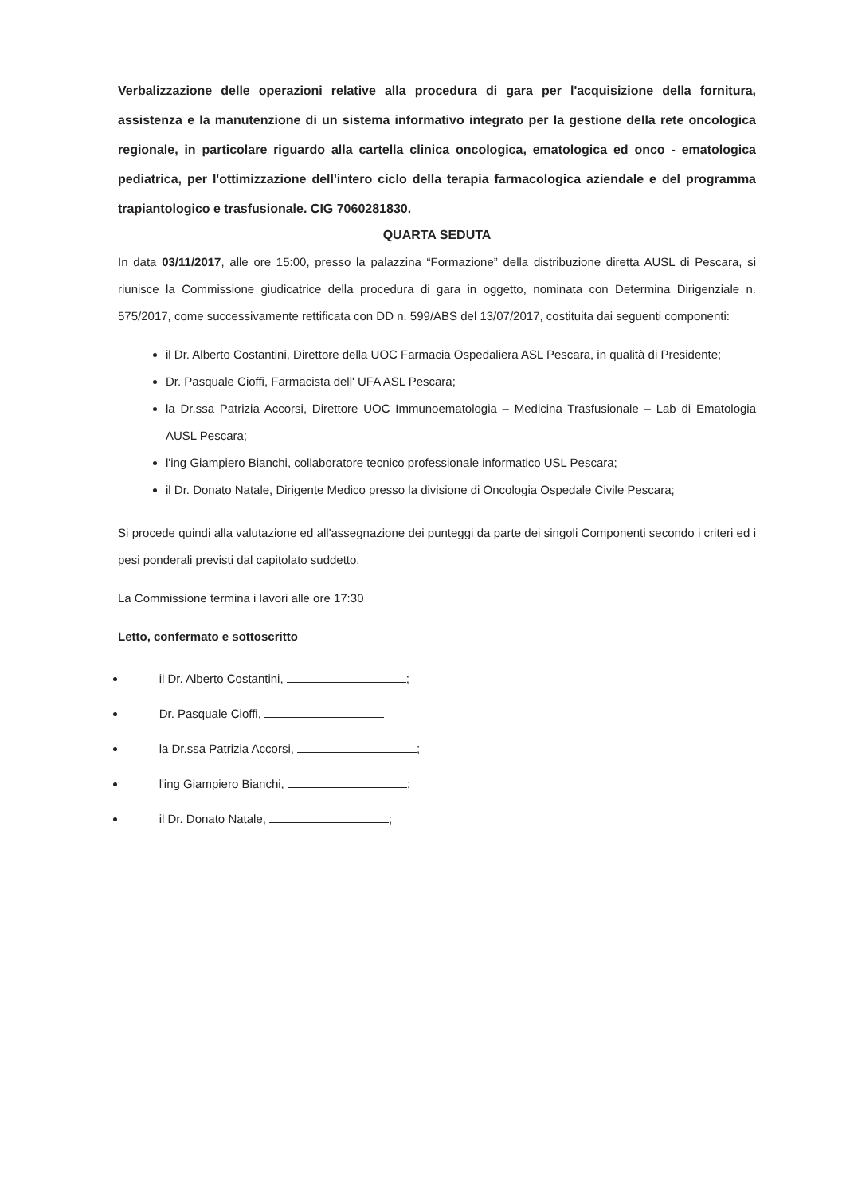Verbalizzazione delle operazioni relative alla procedura di gara per l'acquisizione della fornitura, assistenza e la manutenzione di un sistema informativo integrato per la gestione della rete oncologica regionale, in particolare riguardo alla cartella clinica oncologica, ematologica ed onco - ematologica pediatrica, per l'ottimizzazione dell'intero ciclo della terapia farmacologica aziendale e del programma trapiantologico e trasfusionale. CIG 7060281830.
QUARTA SEDUTA
In data 03/11/2017, alle ore 15:00, presso la palazzina “Formazione” della distribuzione diretta AUSL di Pescara, si riunisce la Commissione giudicatrice della procedura di gara in oggetto, nominata con Determina Dirigenziale n. 575/2017, come successivamente rettificata con DD n. 599/ABS del 13/07/2017, costituita dai seguenti componenti:
il Dr. Alberto Costantini, Direttore della UOC Farmacia Ospedaliera ASL Pescara, in qualità di Presidente;
Dr. Pasquale Cioffi, Farmacista dell' UFA ASL Pescara;
la Dr.ssa Patrizia Accorsi, Direttore UOC Immunoematologia – Medicina Trasfusionale – Lab di Ematologia AUSL Pescara;
l'ing Giampiero Bianchi, collaboratore tecnico professionale informatico USL Pescara;
il Dr. Donato Natale, Dirigente Medico presso la divisione di Oncologia Ospedale Civile Pescara;
Si procede quindi alla valutazione ed all'assegnazione dei punteggi da parte dei singoli Componenti secondo i criteri ed i pesi ponderali previsti dal capitolato suddetto.
La Commissione termina i lavori alle ore 17:30
Letto, confermato e sottoscritto
il Dr. Alberto Costantini, ;
Dr. Pasquale Cioffi,
la Dr.ssa Patrizia Accorsi, ;
l'ing Giampiero Bianchi, ;
il Dr. Donato Natale, ;